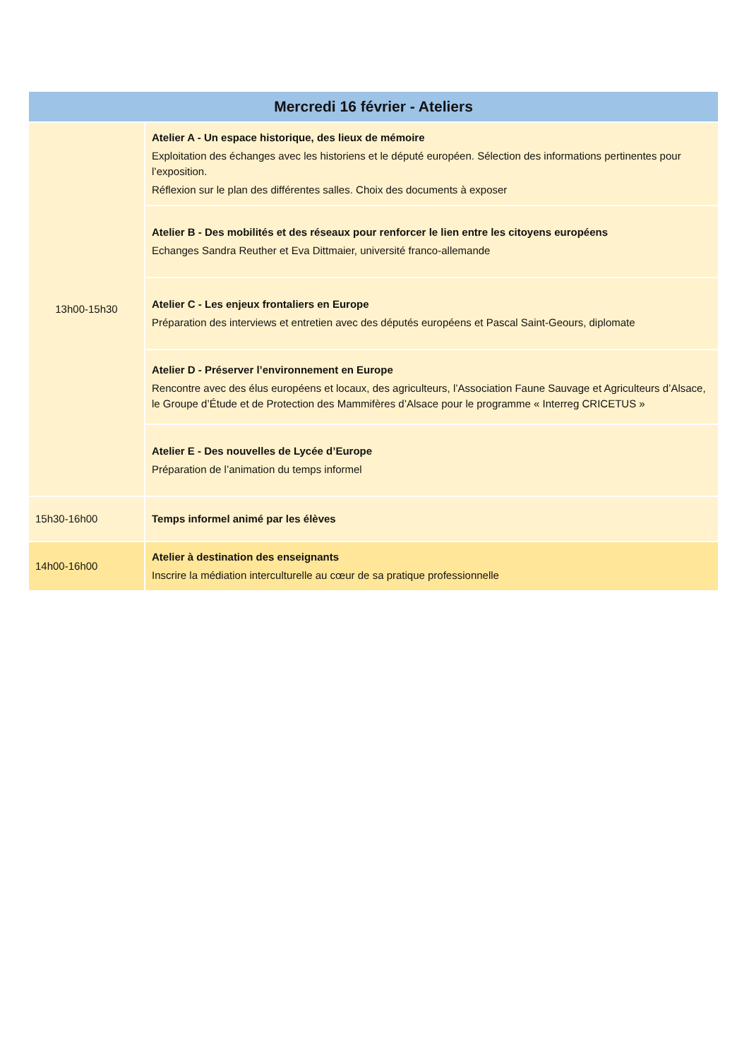| Mercredi 16 février - Ateliers | |
| --- | --- |
| 13h00-15h30 | Atelier A - Un espace historique, des lieux de mémoire Exploitation des échanges avec les historiens et le député européen. Sélection des informations pertinentes pour l’exposition. Réflexion sur le plan des différentes salles. Choix des documents à exposer |
| | Atelier B - Des mobilités et des réseaux pour renforcer le lien entre les citoyens européens Echanges Sandra Reuther et Eva Dittmaier, université franco-allemande |
| | Atelier C - Les enjeux frontaliers en Europe Préparation des interviews et entretien avec des députés européens et Pascal Saint-Geours, diplomate |
| | Atelier D - Préserver l’environnement en Europe Rencontre avec des élus européens et locaux, des agriculteurs, l’Association Faune Sauvage et Agriculteurs d’Alsace, le Groupe d’Étude et de Protection des Mammifères d’Alsace pour le programme « Interreg CRICETUS » |
| | Atelier E - Des nouvelles de Lycée d’Europe Préparation de l’animation du temps informel |
| 15h30-16h00 | Temps informel animé par les élèves |
| 14h00-16h00 | Atelier à destination des enseignants Inscrire la médiation interculturelle au cœur de sa pratique professionnelle |